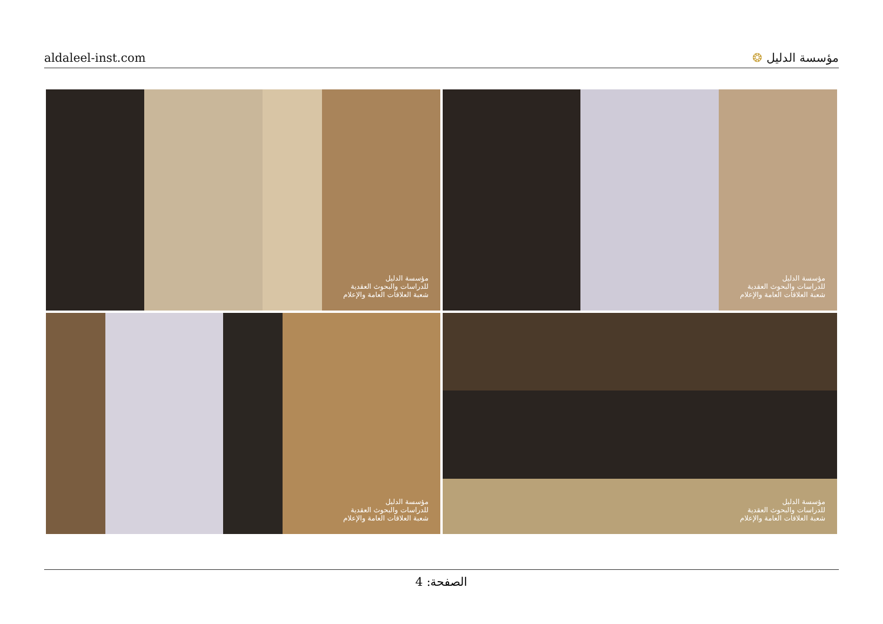aldaleel-inst.com مؤسسة الدليل ❂
مؤسسة الدليل
للدراسات والبحوث العقدية
شعبة العلاقات العامة والإعلام
مؤسسة الدليل
للدراسات والبحوث العقدية
شعبة العلاقات العامة والإعلام
مؤسسة الدليل
للدراسات والبحوث العقدية
شعبة العلاقات العامة والإعلام
مؤسسة الدليل
للدراسات والبحوث العقدية
شعبة العلاقات العامة والإعلام
الصفحة: 4